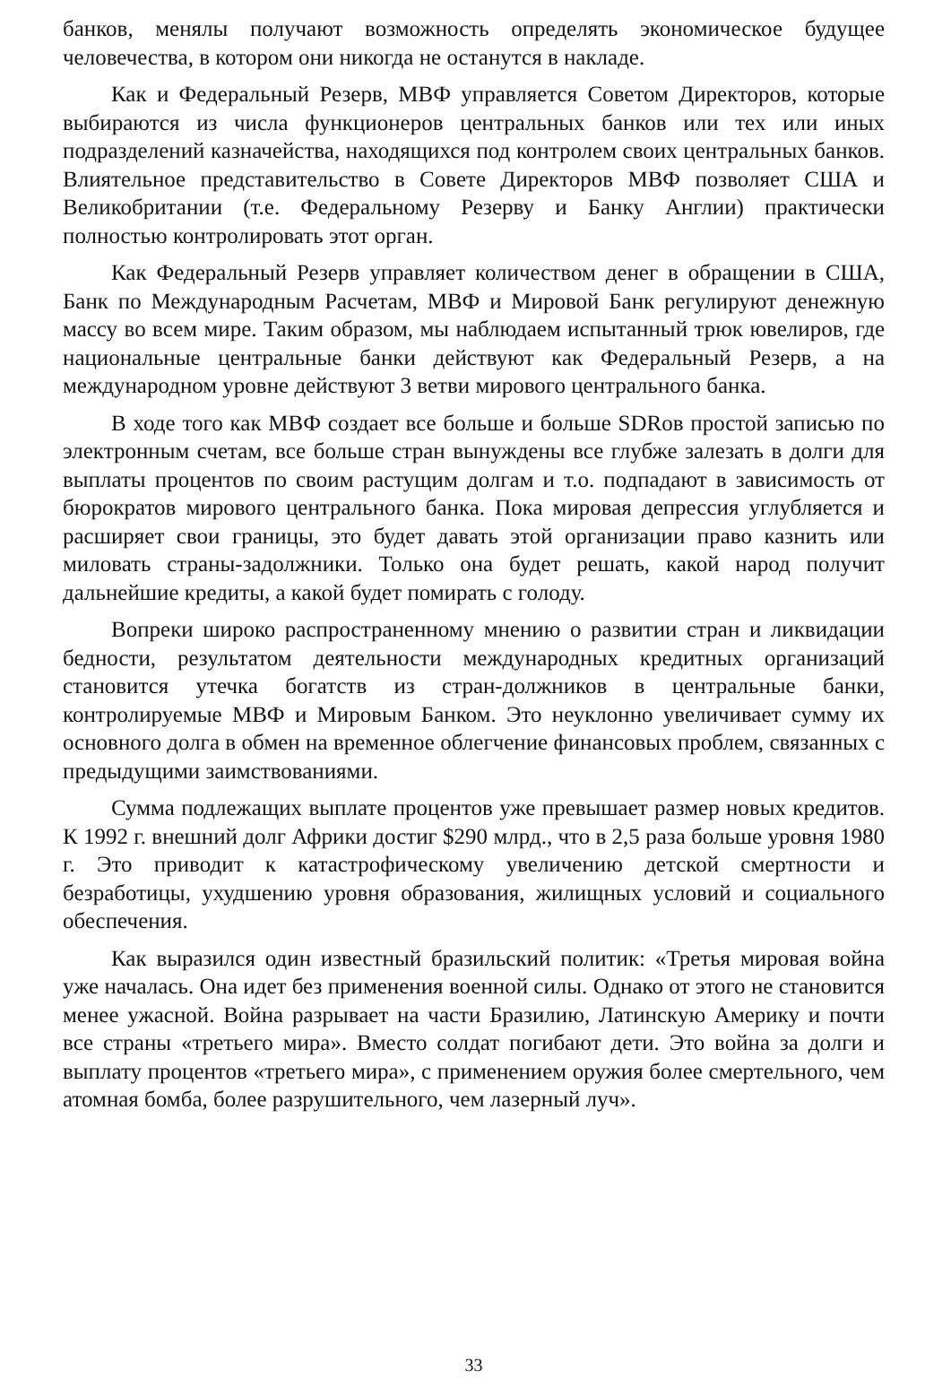банков, менялы получают возможность определять экономическое будущее человечества, в котором они никогда не останутся в накладе.
Как и Федеральный Резерв, МВФ управляется Советом Директоров, которые выбираются из числа функционеров центральных банков или тех или иных подразделений казначейства, находящихся под контролем своих центральных банков. Влиятельное представительство в Совете Директоров МВФ позволяет США и Великобритании (т.е. Федеральному Резерву и Банку Англии) практически полностью контролировать этот орган.
Как Федеральный Резерв управляет количеством денег в обращении в США, Банк по Международным Расчетам, МВФ и Мировой Банк регулируют денежную массу во всем мире. Таким образом, мы наблюдаем испытанный трюк ювелиров, где национальные центральные банки действуют как Федеральный Резерв, а на международном уровне действуют 3 ветви мирового центрального банка.
В ходе того как МВФ создает все больше и больше SDRов простой записью по электронным счетам, все больше стран вынуждены все глубже залезать в долги для выплаты процентов по своим растущим долгам и т.о. подпадают в зависимость от бюрократов мирового центрального банка. Пока мировая депрессия углубляется и расширяет свои границы, это будет давать этой организации право казнить или миловать страны-задолжники. Только она будет решать, какой народ получит дальнейшие кредиты, а какой будет помирать с голоду.
Вопреки широко распространенному мнению о развитии стран и ликвидации бедности, результатом деятельности международных кредитных организаций становится утечка богатств из стран-должников в центральные банки, контролируемые МВФ и Мировым Банком. Это неуклонно увеличивает сумму их основного долга в обмен на временное облегчение финансовых проблем, связанных с предыдущими заимствованиями.
Сумма подлежащих выплате процентов уже превышает размер новых кредитов. К 1992 г. внешний долг Африки достиг $290 млрд., что в 2,5 раза больше уровня 1980 г. Это приводит к катастрофическому увеличению детской смертности и безработицы, ухудшению уровня образования, жилищных условий и социального обеспечения.
Как выразился один известный бразильский политик: «Третья мировая война уже началась. Она идет без применения военной силы. Однако от этого не становится менее ужасной. Война разрывает на части Бразилию, Латинскую Америку и почти все страны «третьего мира». Вместо солдат погибают дети. Это война за долги и выплату процентов «третьего мира», с применением оружия более смертельного, чем атомная бомба, более разрушительного, чем лазерный луч».
33